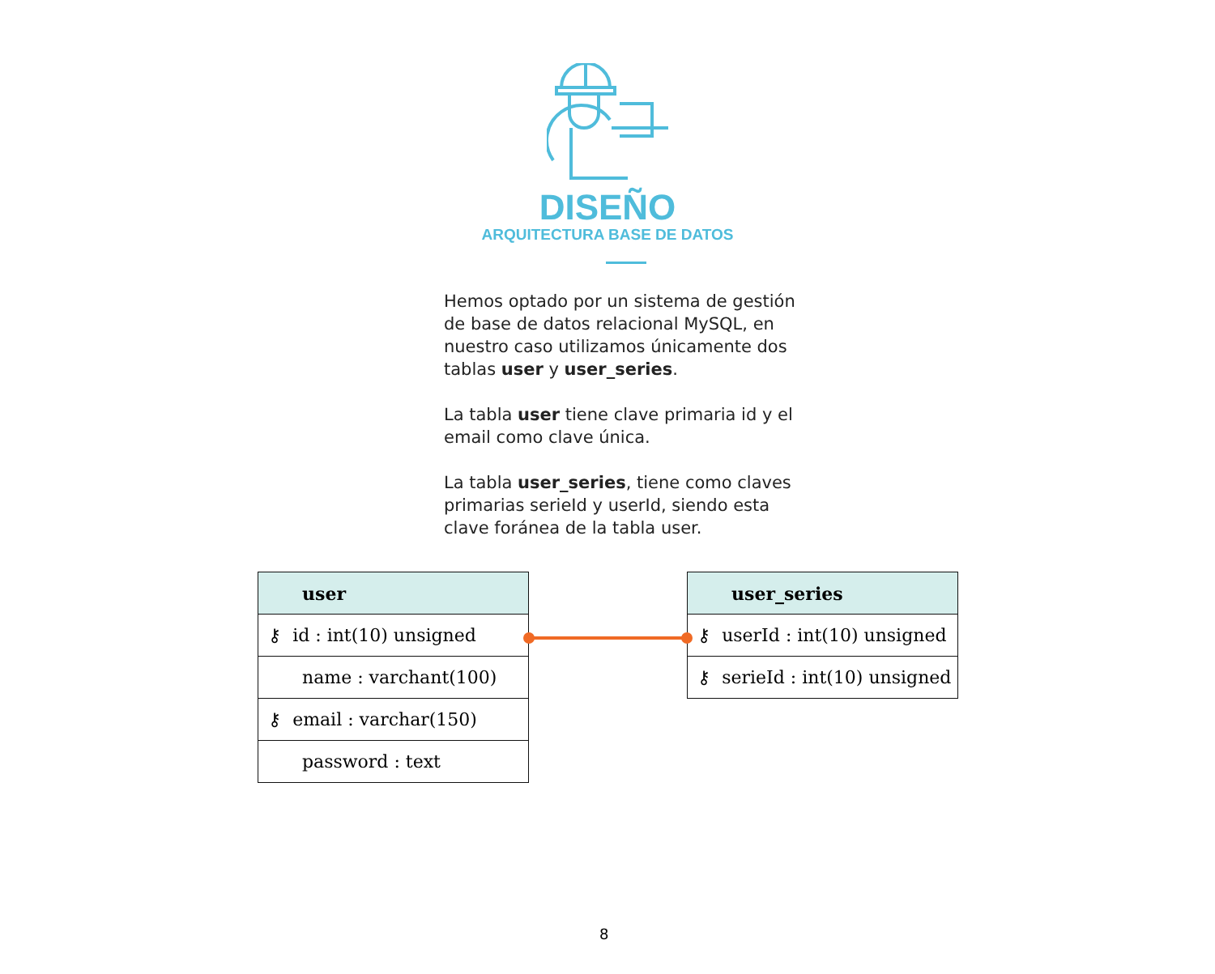DISEÑO
ARQUITECTURA BASE DE DATOS
Hemos optado por un sistema de gestión de base de datos relacional MySQL, en nuestro caso utilizamos únicamente dos tablas user y user_series.
La tabla user tiene clave primaria id y el email como clave única.
La tabla user_series, tiene como claves primarias serieId y userId, siendo esta clave foránea de la tabla user.
| user |
| --- |
| ⚷ id : int(10) unsigned |
| name : varchant(100) |
| ⚷ email : varchar(150) |
| password : text |
| user_series |
| --- |
| ⚷ userId : int(10) unsigned |
| ⚷ serieId : int(10) unsigned |
8